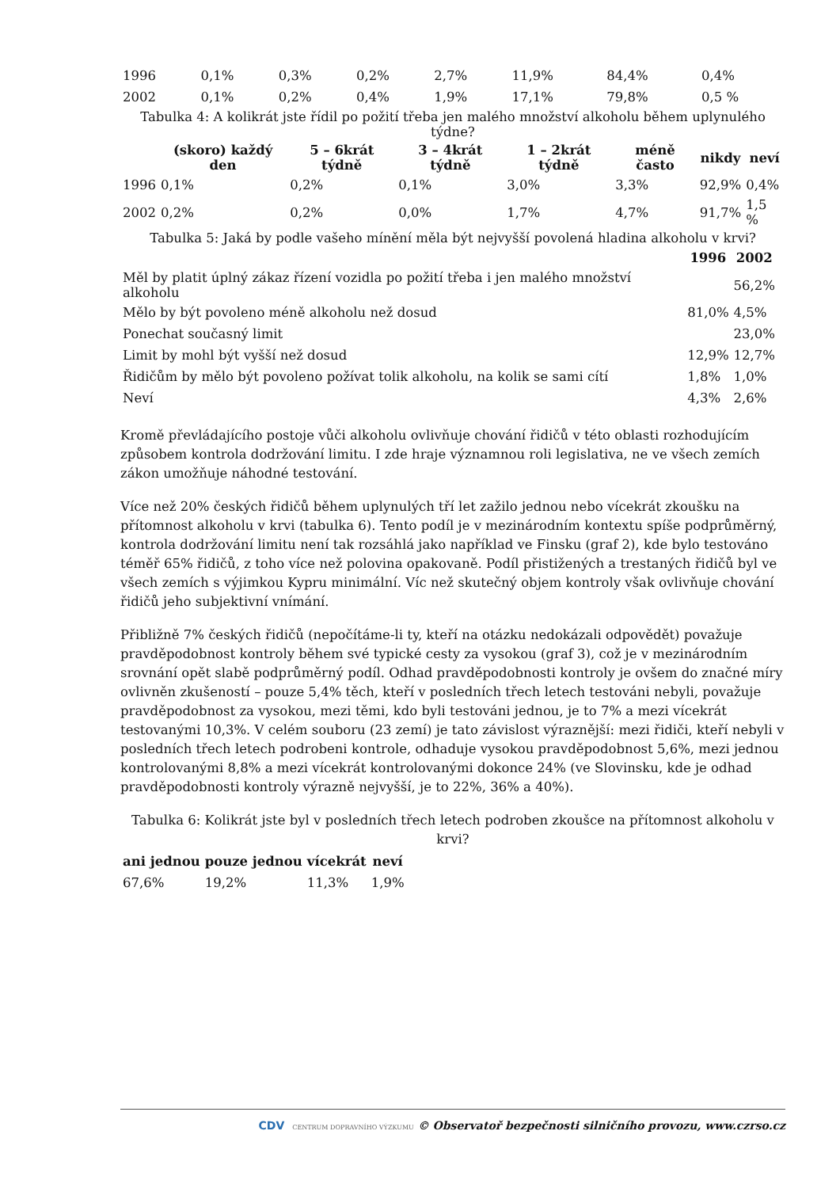| 1996 | 0,1% | 0,3% | 0,2% | 2,7% | 11,9% | 84,4% | 0,4% |
| 2002 | 0,1% | 0,2% | 0,4% | 1,9% | 17,1% | 79,8% | 0,5 % |
Tabulka 4: A kolikrát jste řídil po požití třeba jen malého množství alkoholu během uplynulého týdne?
| | (skoro) každý den | 5 – 6krát týdně | 3 – 4krát týdně | 1 – 2krát týdně | méně často | nikdy | neví |
| --- | --- | --- | --- | --- | --- | --- | --- |
| 1996 | 0,1% | 0,2% | 0,1% | 3,0% | 3,3% | 92,9% | 0,4% |
| 2002 | 0,2% | 0,2% | 0,0% | 1,7% | 4,7% | 91,7% | 1,5 % |
Tabulka 5: Jaká by podle vašeho mínění měla být nejvyšší povolená hladina alkoholu v krvi?
| | 1996 | 2002 |
| --- | --- | --- |
| Měl by platit úplný zákaz řízení vozidla po požití třeba i jen malého množství alkoholu | | 56,2% |
| Mělo by být povoleno méně alkoholu než dosud | 81,0% | 4,5% |
| Ponechat současný limit | | 23,0% |
| Limit by mohl být vyšší než dosud | 12,9% | 12,7% |
| Řidičům by mělo být povoleno požívat tolik alkoholu, na kolik se sami cítí | 1,8% | 1,0% |
| Neví | 4,3% | 2,6% |
Kromě převládajícího postoje vůči alkoholu ovlivňuje chování řidičů v této oblasti rozhodujícím způsobem kontrola dodržování limitu. I zde hraje významnou roli legislativa, ne ve všech zemích zákon umožňuje náhodné testování.
Více než 20% českých řidičů během uplynulých tří let zažilo jednou nebo vícekrát zkoušku na přítomnost alkoholu v krvi (tabulka 6). Tento podíl je v mezinárodním kontextu spíše podprůměrný, kontrola dodržování limitu není tak rozsáhlá jako například ve Finsku (graf 2), kde bylo testováno téměř 65% řidičů, z toho více než polovina opakovaně. Podíl přistižených a trestaných řidičů byl ve všech zemích s výjimkou Kypru minimální. Víc než skutečný objem kontroly však ovlivňuje chování řidičů jeho subjektivní vnímání.
Přibližně 7% českých řidičů (nepočítáme-li ty, kteří na otázku nedokázali odpovědět) považuje pravděpodobnost kontroly během své typické cesty za vysokou (graf 3), což je v mezinárodním srovnání opět slabě podprůměrný podíl. Odhad pravděpodobnosti kontroly je ovšem do značné míry ovlivněn zkušeností – pouze 5,4% těch, kteří v posledních třech letech testováni nebyli, považuje pravděpodobnost za vysokou, mezi těmi, kdo byli testováni jednou, je to 7% a mezi vícekrát testovanými 10,3%. V celém souboru (23 zemí) je tato závislost výraznější: mezi řidiči, kteří nebyli v posledních třech letech podrobeni kontrole, odhaduje vysokou pravděpodobnost 5,6%, mezi jednou kontrolovanými 8,8% a mezi vícekrát kontrolovanými dokonce 24% (ve Slovinsku, kde je odhad pravděpodobnosti kontroly výrazně nejvyšší, je to 22%, 36% a 40%).
Tabulka 6: Kolikrát jste byl v posledních třech letech podroben zkoušce na přítomnost alkoholu v krvi?
| ani jednou | pouze jednou | vícekrát | neví |
| --- | --- | --- | --- |
| 67,6% | 19,2% | 11,3% | 1,9% |
CDV CENTRUM DOPRAVNÍHO VÝZKUMU © Observatoř bezpečnosti silničního provozu, www.czrso.cz